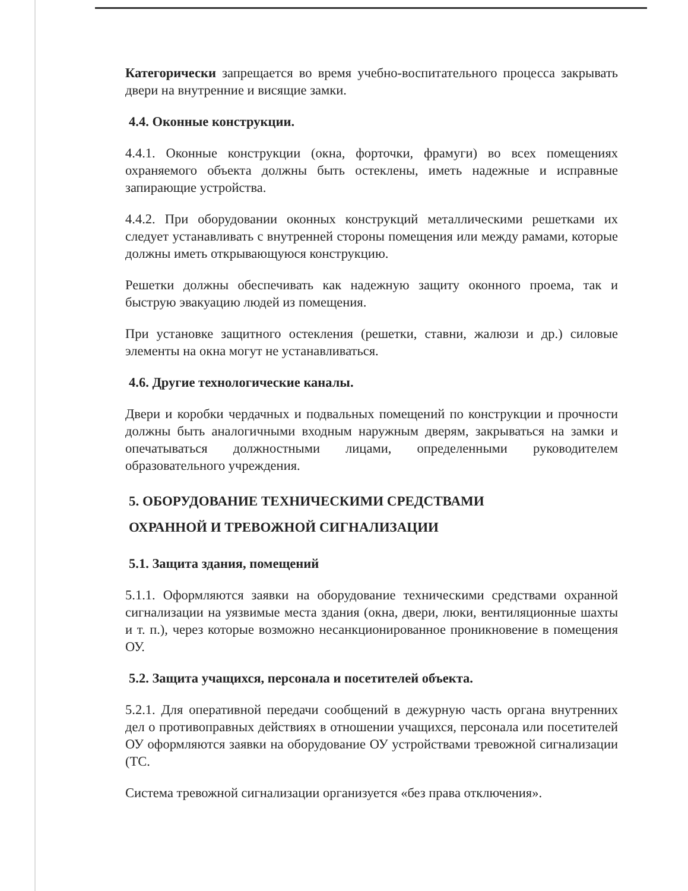Категорически запрещается во время учебно-воспитательного процесса закрывать двери на внутренние и висящие замки.
4.4. Оконные конструкции.
4.4.1. Оконные конструкции (окна, форточки, фрамуги) во всех помещениях охраняемого объекта должны быть остеклены, иметь надежные и исправные запирающие устройства.
4.4.2. При оборудовании оконных конструкций металлическими решетками их следует устанавливать с внутренней стороны помещения или между рамами, которые должны иметь открывающуюся конструкцию.
Решетки должны обеспечивать как надежную защиту оконного проема, так и быструю эвакуацию людей из помещения.
При установке защитного остекления (решетки, ставни, жалюзи и др.) силовые элементы на окна могут не устанавливаться.
4.6. Другие технологические каналы.
Двери и коробки чердачных и подвальных помещений по конструкции и прочности должны быть аналогичными входным наружным дверям, закрываться на замки и опечатываться должностными лицами, определенными руководителем образовательного учреждения.
5. ОБОРУДОВАНИЕ ТЕХНИЧЕСКИМИ СРЕДСТВАМИ
ОХРАННОЙ И ТРЕВОЖНОЙ СИГНАЛИЗАЦИИ
5.1. Защита здания, помещений
5.1.1. Оформляются заявки на оборудование техническими средствами охранной сигнализации на уязвимые места здания (окна, двери, люки, вентиляционные шахты и т. п.), через которые возможно несанкционированное проникновение в помещения ОУ.
5.2. Защита учащихся, персонала и посетителей объекта.
5.2.1. Для оперативной передачи сообщений в дежурную часть органа внутренних дел о противоправных действиях в отношении учащихся, персонала или посетителей ОУ оформляются заявки на оборудование ОУ устройствами тревожной сигнализации (ТС.
Система тревожной сигнализации организуется «без права отключения».